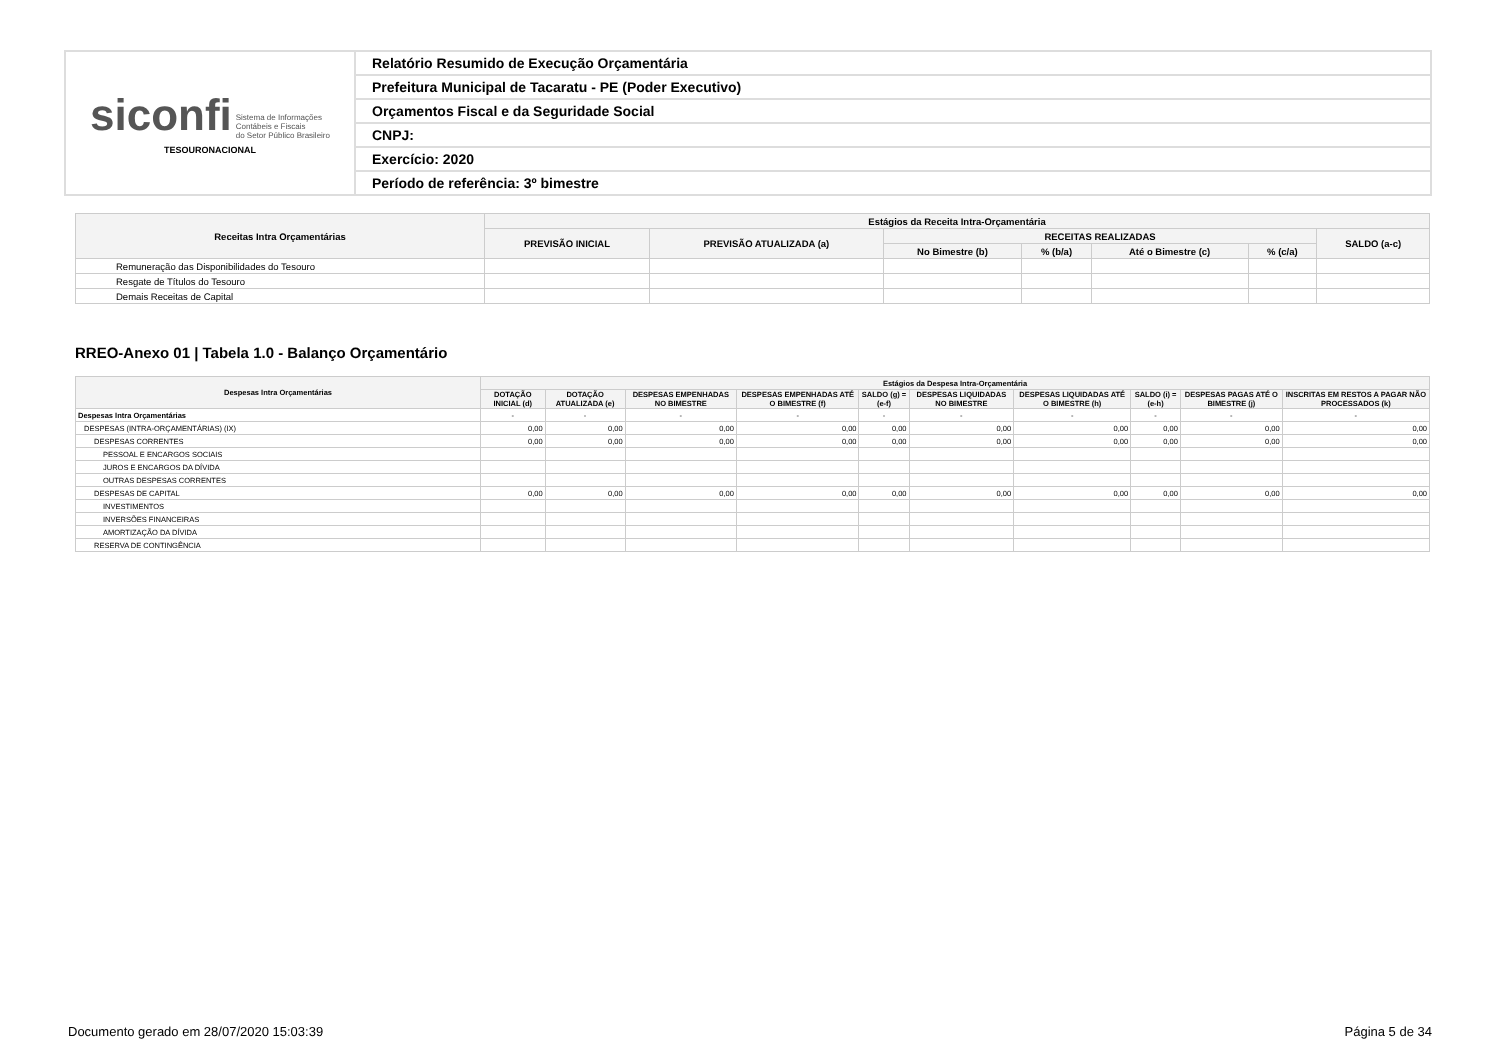| siconfi Sistema de Informações Contábeis e Fiscais do Setor Público Brasileiro TESOURONACIONAL | Relatório Resumido de Execução Orçamentária |
| | Prefeitura Municipal de Tacaratu - PE (Poder Executivo) |
| | Orçamentos Fiscal e da Seguridade Social |
| | CNPJ: |
| | Exercício: 2020 |
| | Período de referência: 3º bimestre |
| Receitas Intra Orçamentárias | Estágios da Receita Intra-Orçamentária | | | | | | |
| --- | --- | --- | --- | --- | --- | --- | --- |
| | PREVISÃO INICIAL | PREVISÃO ATUALIZADA (a) | RECEITAS REALIZADAS | | | | SALDO (a-c) |
| | | | No Bimestre (b) | % (b/a) | Até o Bimestre (c) | % (c/a) | |
| Remuneração das Disponibilidades do Tesouro | | | | | | | |
| Resgate de Títulos do Tesouro | | | | | | | |
| Demais Receitas de Capital | | | | | | | |
RREO-Anexo 01 | Tabela 1.0 - Balanço Orçamentário
| Despesas Intra Orçamentárias | Estágios da Despesa Intra-Orçamentária | | | | | | | | | |
| --- | --- | --- | --- | --- | --- | --- | --- | --- | --- | --- |
| | DOTAÇÃO INICIAL (d) | DOTAÇÃO ATUALIZADA (e) | DESPESAS EMPENHADAS NO BIMESTRE | DESPESAS EMPENHADAS ATÉ O BIMESTRE (f) | SALDO (g) = (e-f) | DESPESAS LIQUIDADAS NO BIMESTRE | DESPESAS LIQUIDADAS ATÉ O BIMESTRE (h) | SALDO (i) = (e-h) | DESPESAS PAGAS ATÉ O BIMESTRE (j) | INSCRITAS EM RESTOS A PAGAR NÃO PROCESSADOS (k) |
| Despesas Intra Orçamentárias | - | - | - | - | - | - | - | - | - | - |
| DESPESAS (INTRA-ORÇAMENTÁRIAS) (IX) | 0,00 | 0,00 | 0,00 | 0,00 | 0,00 | 0,00 | 0,00 | 0,00 | 0,00 | 0,00 |
| DESPESAS CORRENTES | 0,00 | 0,00 | 0,00 | 0,00 | 0,00 | 0,00 | 0,00 | 0,00 | 0,00 | 0,00 |
| PESSOAL E ENCARGOS SOCIAIS | | | | | | | | | | |
| JUROS E ENCARGOS DA DÍVIDA | | | | | | | | | | |
| OUTRAS DESPESAS CORRENTES | | | | | | | | | | |
| DESPESAS DE CAPITAL | 0,00 | 0,00 | 0,00 | 0,00 | 0,00 | 0,00 | 0,00 | 0,00 | 0,00 | 0,00 |
| INVESTIMENTOS | | | | | | | | | | |
| INVERSÕES FINANCEIRAS | | | | | | | | | | |
| AMORTIZAÇÃO DA DÍVIDA | | | | | | | | | | |
| RESERVA DE CONTINGÊNCIA | | | | | | | | | | |
Documento gerado em 28/07/2020 15:03:39 Página 5 de 34